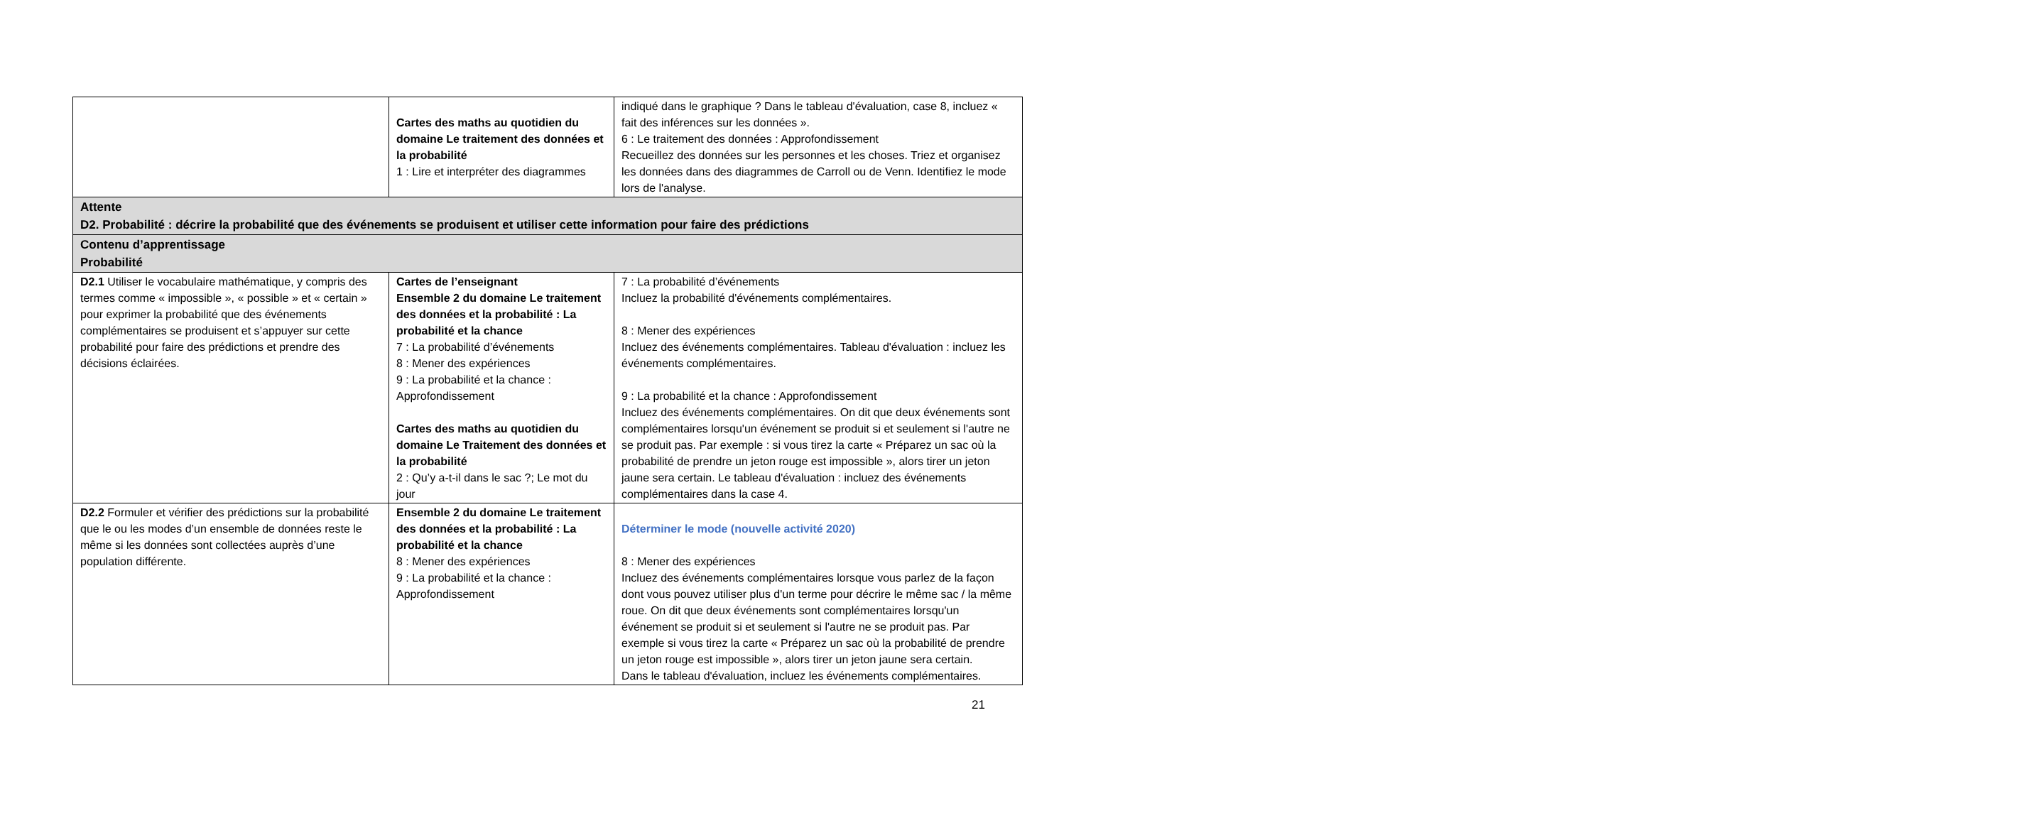| | Cartes des maths au quotidien du domaine Le traitement des données et la probabilité 1 : Lire et interpréter des diagrammes | indiqué dans le graphique ? Dans le tableau d'évaluation, case 8, incluez « fait des inférences sur les données ». 6 : Le traitement des données : Approfondissement Recueillez des données sur les personnes et les choses. Triez et organisez les données dans des diagrammes de Carroll ou de Venn. Identifiez le mode lors de l'analyse. |
| Attente D2. Probabilité : décrire la probabilité que des événements se produisent et utiliser cette information pour faire des prédictions | | |
| Contenu d’apprentissage Probabilité | | |
| D2.1 Utiliser le vocabulaire mathématique, y compris des termes comme « impossible », « possible » et « certain » pour exprimer la probabilité que des événements complémentaires se produisent et s’appuyer sur cette probabilité pour faire des prédictions et prendre des décisions éclairées. | Cartes de l’enseignant Ensemble 2 du domaine Le traitement des données et la probabilité : La probabilité et la chance 7 : La probabilité d’événements 8 : Mener des expériences 9 : La probabilité et la chance : Approfondissement Cartes des maths au quotidien du domaine Le Traitement des données et la probabilité 2 : Qu’y a-t-il dans le sac ?; Le mot du jour | 7 : La probabilité d’événements Incluez la probabilité d'événements complémentaires. 8 : Mener des expériences Incluez des événements complémentaires. Tableau d'évaluation : incluez les événements complémentaires. 9 : La probabilité et la chance : Approfondissement Incluez des événements complémentaires. On dit que deux événements sont complémentaires lorsqu'un événement se produit si et seulement si l'autre ne se produit pas. Par exemple : si vous tirez la carte « Préparez un sac où la probabilité de prendre un jeton rouge est impossible », alors tirer un jeton jaune sera certain. Le tableau d'évaluation : incluez des événements complémentaires dans la case 4. |
| D2.2 Formuler et vérifier des prédictions sur la probabilité que le ou les modes d’un ensemble de données reste le même si les données sont collectées auprès d’une population différente. | Ensemble 2 du domaine Le traitement des données et la probabilité : La probabilité et la chance 8 : Mener des expériences 9 : La probabilité et la chance : Approfondissement | Déterminer le mode (nouvelle activité 2020) 8 : Mener des expériences Incluez des événements complémentaires lorsque vous parlez de la façon dont vous pouvez utiliser plus d'un terme pour décrire le même sac / la même roue. On dit que deux événements sont complémentaires lorsqu'un événement se produit si et seulement si l'autre ne se produit pas. Par exemple si vous tirez la carte « Préparez un sac où la probabilité de prendre un jeton rouge est impossible », alors tirer un jeton jaune sera certain. Dans le tableau d'évaluation, incluez les événements complémentaires. |
21